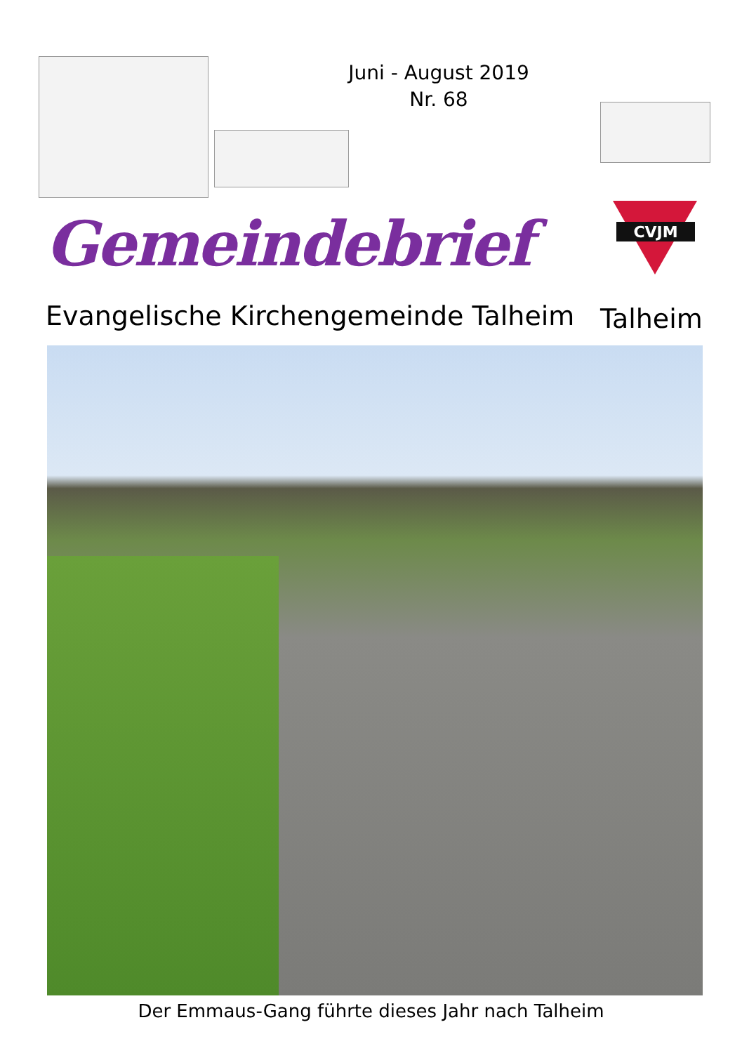Juni - August 2019
Nr. 68
Gemeindebrief
CVJM
Evangelische Kirchengemeinde Talheim
Talheim
Der Emmaus-Gang führte dieses Jahr nach Talheim